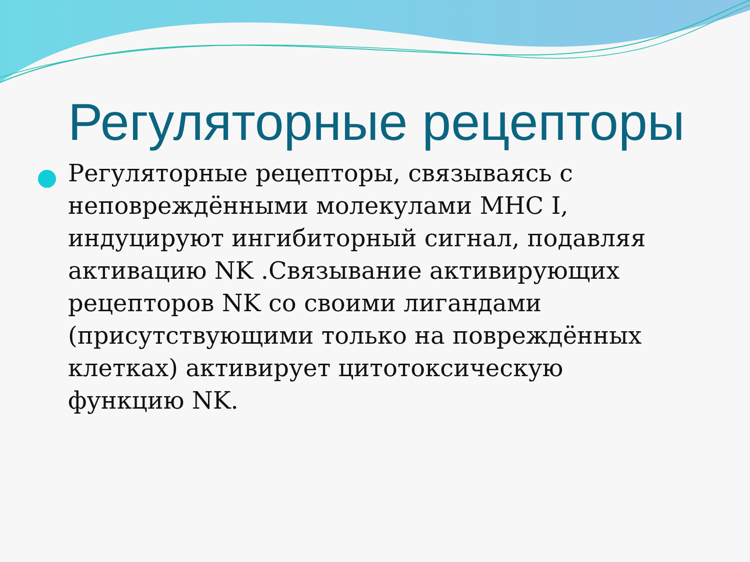Регуляторные рецепторы
Регуляторные рецепторы, связываясь с неповреждёнными молекулами MHC I, индуцируют ингибиторный сигнал, подавляя активацию NK .Связывание активирующих рецепторов NK со своими лигандами (присутствующими только на повреждённых клетках) активирует цитотоксическую функцию NK.